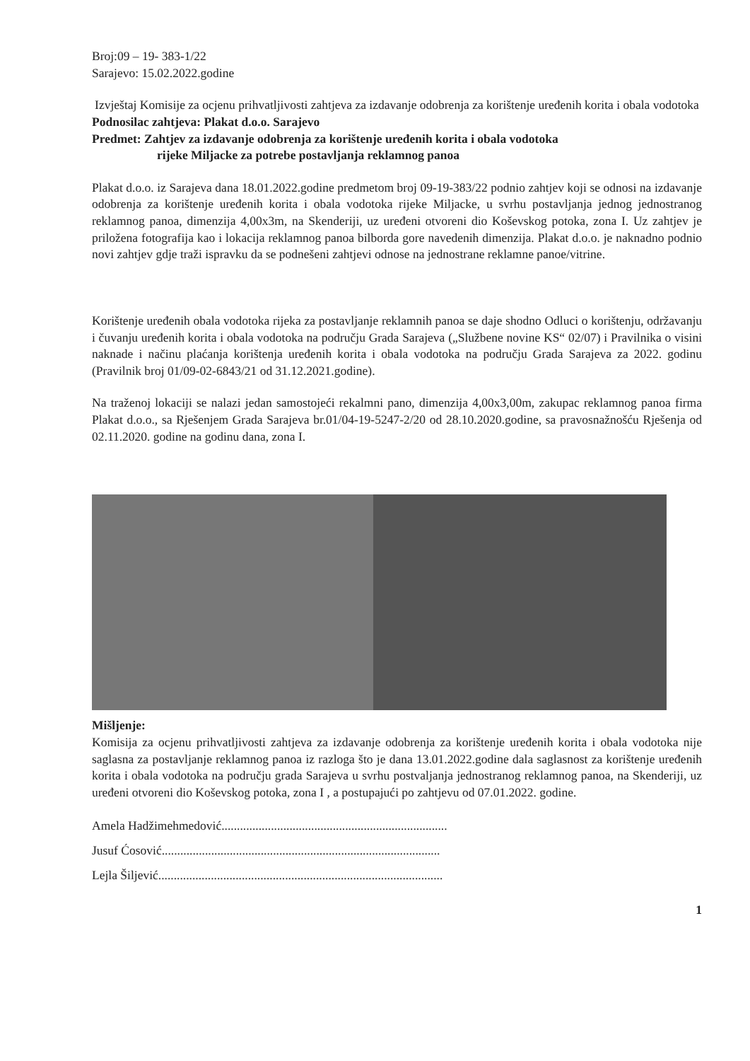Broj:09 – 19- 383-1/22
Sarajevo: 15.02.2022.godine
Izvještaj Komisije za ocjenu prihvatljivosti zahtjeva za izdavanje odobrenja za korištenje uređenih korita i obala vodotoka
Podnosilac zahtjeva: Plakat d.o.o. Sarajevo
Predmet: Zahtjev za izdavanje odobrenja za korištenje uređenih korita i obala vodotoka
rijeke Miljacke za potrebe postavljanja reklamnog panoa
Plakat d.o.o. iz Sarajeva dana 18.01.2022.godine predmetom broj 09-19-383/22 podnio zahtjev koji se odnosi na izdavanje odobrenja za korištenje uređenih korita i obala vodotoka rijeke Miljacke, u svrhu postavljanja jednog jednostranog reklamnog panoa, dimenzija 4,00x3m, na Skenderiji, uz uređeni otvoreni dio Koševskog potoka, zona I. Uz zahtjev je priložena fotografija kao i lokacija reklamnog panoa bilborda gore navedenih dimenzija. Plakat d.o.o. je naknadno podnio novi zahtjev gdje traži ispravku da se podnešeni zahtjevi odnose na jednostrane reklamne panoe/vitrine.
Korištenje uređenih obala vodotoka rijeka za postavljanje reklamnih panoa se daje shodno Odluci o korištenju, održavanju i čuvanju uređenih korita i obala vodotoka na području Grada Sarajeva („Službene novine KS“ 02/07) i Pravilnika o visini naknade i načinu plaćanja korištenja uređenih korita i obala vodotoka na području Grada Sarajeva za 2022. godinu (Pravilnik broj 01/09-02-6843/21 od 31.12.2021.godine).
Na traženoj lokaciji se nalazi jedan samostojeći rekalmni pano, dimenzija 4,00x3,00m, zakupac reklamnog panoa firma Plakat d.o.o., sa Rješenjem Grada Sarajeva br.01/04-19-5247-2/20 od 28.10.2020.godine, sa pravosnažnošću Rješenja od 02.11.2020. godine na godinu dana, zona I.
Mišljenje:
Komisija za ocjenu prihvatljivosti zahtjeva za izdavanje odobrenja za korištenje uređenih korita i obala vodotoka nije saglasna za postavljanje reklamnog panoa iz razloga što je dana 13.01.2022.godine dala saglasnost za korištenje uređenih korita i obala vodotoka na području grada Sarajeva u svrhu postvaljanja jednostranog reklamnog panoa, na Skenderiji, uz uređeni otvoreni dio Koševskog potoka, zona I , a postupajući po zahtjevu od 07.01.2022. godine.
Amela Hadžimehmedović.........................................................................
Jusuf Ćosović..........................................................................................
Lejla Šiljević............................................................................................
1